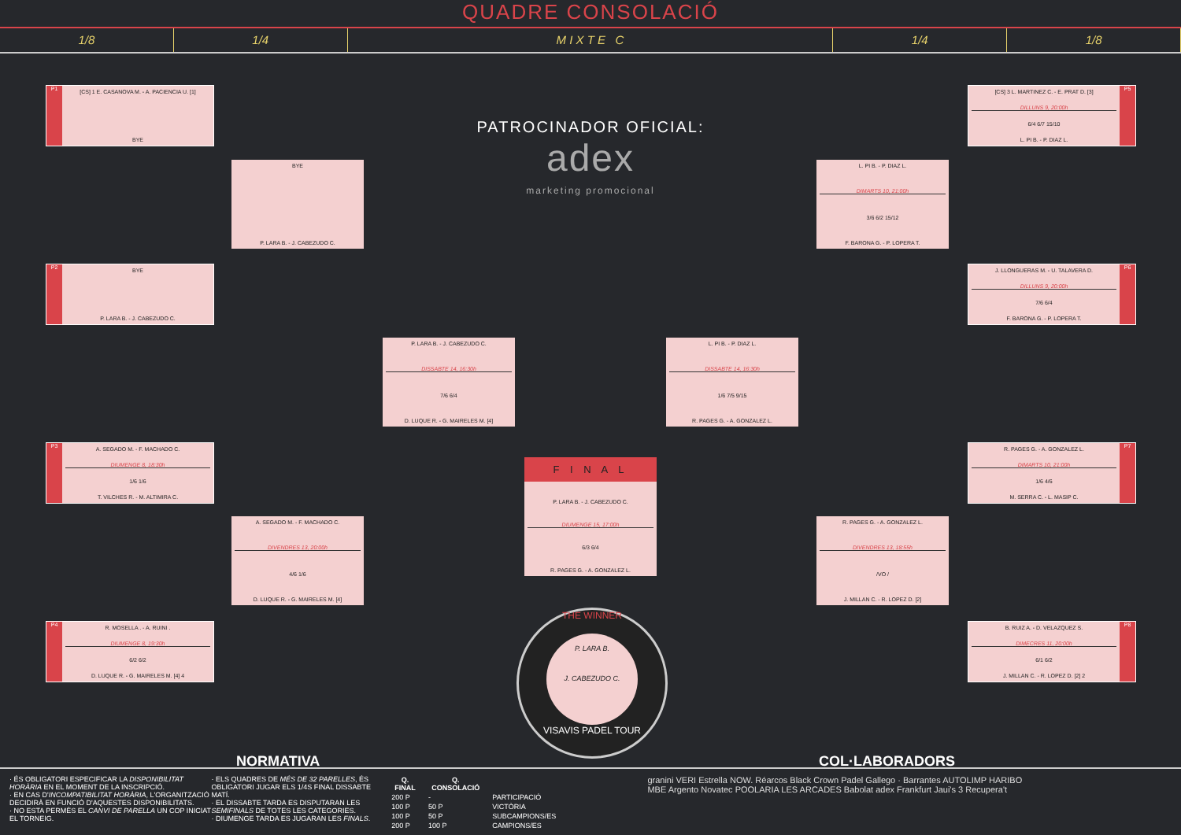QUADRE CONSOLACIÓ
1/8 1/4 M I X T E C 1/4 1/8
PATROCINADOR OFICIAL:
adex
marketing promocional
P1
[CS] 1 E. CASANOVA M. - A. PACIENCIA U. [1]
BYE
P2
BYE
P. LARA B. - J. CABEZUDO C.
P3
A. SEGADO M. - F. MACHADO C.
DIUMENGE 8, 18:30h
1/6 1/6
T. VILCHES R. - M. ALTIMIRA C.
P4
R. MOSELLA . - A. RUINI .
DIUMENGE 8, 19:30h
6/2 6/2
D. LUQUE R. - G. MAIRELES M. [4] 4
BYE
P. LARA B. - J. CABEZUDO C.
A. SEGADO M. - F. MACHADO C.
DIVENDRES 13, 20:00h
4/6 1/6
D. LUQUE R. - G. MAIRELES M. [4]
P. LARA B. - J. CABEZUDO C.
DISSABTE 14, 16:30h
7/6 6/4
D. LUQUE R. - G. MAIRELES M. [4]
F I N A L
P. LARA B. - J. CABEZUDO C.
DIUMENGE 15, 17:00h
6/3 6/4
R. PAGES G. - A. GONZALEZ L.
L. PI B. - P. DIAZ L.
DISSABTE 14, 16:30h
1/6 7/5 9/15
R. PAGES G. - A. GONZALEZ L.
L. PI B. - P. DIAZ L.
DIMARTS 10, 21:00h
3/6 6/2 15/12
F. BARONA G. - P. LOPERA T.
R. PAGES G. - A. GONZALEZ L.
DIVENDRES 13, 18:55h
/VO /
J. MILLAN C. - R. LOPEZ D. [2]
P5
[CS] 3 L. MARTINEZ C. - E. PRAT D. [3]
DILLUNS 9, 20:00h
6/4 6/7 15/10
L. PI B. - P. DIAZ L.
P6
J. LLONGUERAS M. - U. TALAVERA D.
DILLUNS 9, 20:00h
7/6 6/4
F. BARONA G. - P. LOPERA T.
P7
R. PAGES G. - A. GONZALEZ L.
DIMARTS 10, 21:00h
1/6 4/6
M. SERRA C. - L. MASIP C.
P8
B. RUIZ A. - D. VELAZQUEZ S.
DIMECRES 11, 20:00h
6/1 6/2
J. MILLAN C. - R. LOPEZ D. [2] 2
THE WINNER
P. LARA B.
J. CABEZUDO C.
VISAVIS PADEL TOUR
NORMATIVA
· ÉS OBLIGATORI ESPECIFICAR LA DISPONIBILITAT HORÀRIA EN EL MOMENT DE LA INSCRIPCIÓ.
· EN CAS D'INCOMPATIBILITAT HORÀRIA, L'ORGANITZACIÓ DECIDIRÀ EN FUNCIÓ D'AQUESTES DISPONIBILITATS.
· NO ESTA PERMÈS EL CANVI DE PARELLA UN COP INICIAT EL TORNEIG.
· ELS QUADRES DE MÉS DE 32 PARELLES, ÉS OBLIGATORI JUGAR ELS 1/4S FINAL DISSABTE MATÍ.
· EL DISSABTE TARDA ES DISPUTARAN LES SEMIFINALS DE TOTES LES CATEGORIES.
· DIUMENGE TARDA ES JUGARAN LES FINALS.
| Q. FINAL | Q. CONSOLACIÓ | |
| --- | --- | --- |
| 200 P | - | PARTICIPACIÓ |
| 100 P | 50 P | VICTÒRIA |
| 100 P | 50 P | SUBCAMPIONS/ES |
| 200 P | 100 P | CAMPIONS/ES |
COL·LABORADORS
granini VERI Estrella NOW. Réarcos Black Crown Padel Gallego · Barrantes AUTOLIMP HARIBO
MBE Argento Novatec POOLARIA LES ARCADES Babolat adex Frankfurt Jaui's 3 Recupera't